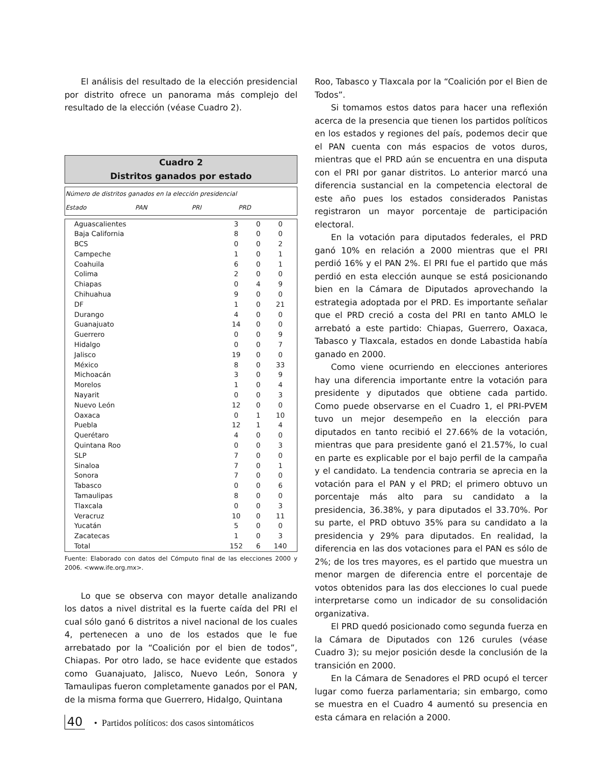El análisis del resultado de la elección presidencial por distrito ofrece un panorama más complejo del resultado de la elección (véase Cuadro 2).
Cuadro 2
Distritos ganados por estado
| Número de distritos ganados en la elección presidencial | | | |
| --- | --- | --- | --- |
| Estado | PAN | PRI | PRD |
| Aguascalientes | 3 | 0 | 0 |
| Baja California | 8 | 0 | 0 |
| BCS | 0 | 0 | 2 |
| Campeche | 1 | 0 | 1 |
| Coahuila | 6 | 0 | 1 |
| Colima | 2 | 0 | 0 |
| Chiapas | 0 | 4 | 9 |
| Chihuahua | 9 | 0 | 0 |
| DF | 1 | 0 | 21 |
| Durango | 4 | 0 | 0 |
| Guanajuato | 14 | 0 | 0 |
| Guerrero | 0 | 0 | 9 |
| Hidalgo | 0 | 0 | 7 |
| Jalisco | 19 | 0 | 0 |
| México | 8 | 0 | 33 |
| Michoacán | 3 | 0 | 9 |
| Morelos | 1 | 0 | 4 |
| Nayarit | 0 | 0 | 3 |
| Nuevo León | 12 | 0 | 0 |
| Oaxaca | 0 | 1 | 10 |
| Puebla | 12 | 1 | 4 |
| Querétaro | 4 | 0 | 0 |
| Quintana Roo | 0 | 0 | 3 |
| SLP | 7 | 0 | 0 |
| Sinaloa | 7 | 0 | 1 |
| Sonora | 7 | 0 | 0 |
| Tabasco | 0 | 0 | 6 |
| Tamaulipas | 8 | 0 | 0 |
| Tlaxcala | 0 | 0 | 3 |
| Veracruz | 10 | 0 | 11 |
| Yucatán | 5 | 0 | 0 |
| Zacatecas | 1 | 0 | 3 |
| Total | 152 | 6 | 140 |
Fuente: Elaborado con datos del Cómputo final de las elecciones 2000 y 2006. <www.ife.org.mx>.
Lo que se observa con mayor detalle analizando los datos a nivel distrital es la fuerte caída del PRI el cual sólo ganó 6 distritos a nivel nacional de los cuales 4, pertenecen a uno de los estados que le fue arrebatado por la “Coalición por el bien de todos”, Chiapas. Por otro lado, se hace evidente que estados como Guanajuato, Jalisco, Nuevo León, Sonora y Tamaulipas fueron completamente ganados por el PAN, de la misma forma que Guerrero, Hidalgo, Quintana
Roo, Tabasco y Tlaxcala por la “Coalición por el Bien de Todos”.
Si tomamos estos datos para hacer una reflexión acerca de la presencia que tienen los partidos políticos en los estados y regiones del país, podemos decir que el PAN cuenta con más espacios de votos duros, mientras que el PRD aún se encuentra en una disputa con el PRI por ganar distritos. Lo anterior marcó una diferencia sustancial en la competencia electoral de este año pues los estados considerados Panistas registraron un mayor porcentaje de participación electoral.
En la votación para diputados federales, el PRD ganó 10% en relación a 2000 mientras que el PRI perdió 16% y el PAN 2%. El PRI fue el partido que más perdió en esta elección aunque se está posicionando bien en la Cámara de Diputados aprovechando la estrategia adoptada por el PRD. Es importante señalar que el PRD creció a costa del PRI en tanto AMLO le arrebató a este partido: Chiapas, Guerrero, Oaxaca, Tabasco y Tlaxcala, estados en donde Labastida había ganado en 2000.
Como viene ocurriendo en elecciones anteriores hay una diferencia importante entre la votación para presidente y diputados que obtiene cada partido. Como puede observarse en el Cuadro 1, el PRI-PVEM tuvo un mejor desempeño en la elección para diputados en tanto recibió el 27.66% de la votación, mientras que para presidente ganó el 21.57%, lo cual en parte es explicable por el bajo perfil de la campaña y el candidato. La tendencia contraria se aprecia en la votación para el PAN y el PRD; el primero obtuvo un porcentaje más alto para su candidato a la presidencia, 36.38%, y para diputados el 33.70%. Por su parte, el PRD obtuvo 35% para su candidato a la presidencia y 29% para diputados. En realidad, la diferencia en las dos votaciones para el PAN es sólo de 2%; de los tres mayores, es el partido que muestra un menor margen de diferencia entre el porcentaje de votos obtenidos para las dos elecciones lo cual puede interpretarse como un indicador de su consolidación organizativa.
El PRD quedó posicionado como segunda fuerza en la Cámara de Diputados con 126 curules (véase Cuadro 3); su mejor posición desde la conclusión de la transición en 2000.
En la Cámara de Senadores el PRD ocupó el tercer lugar como fuerza parlamentaria; sin embargo, como se muestra en el Cuadro 4 aumentó su presencia en esta cámara en relación a 2000.
40 • Partidos políticos: dos casos sintomáticos